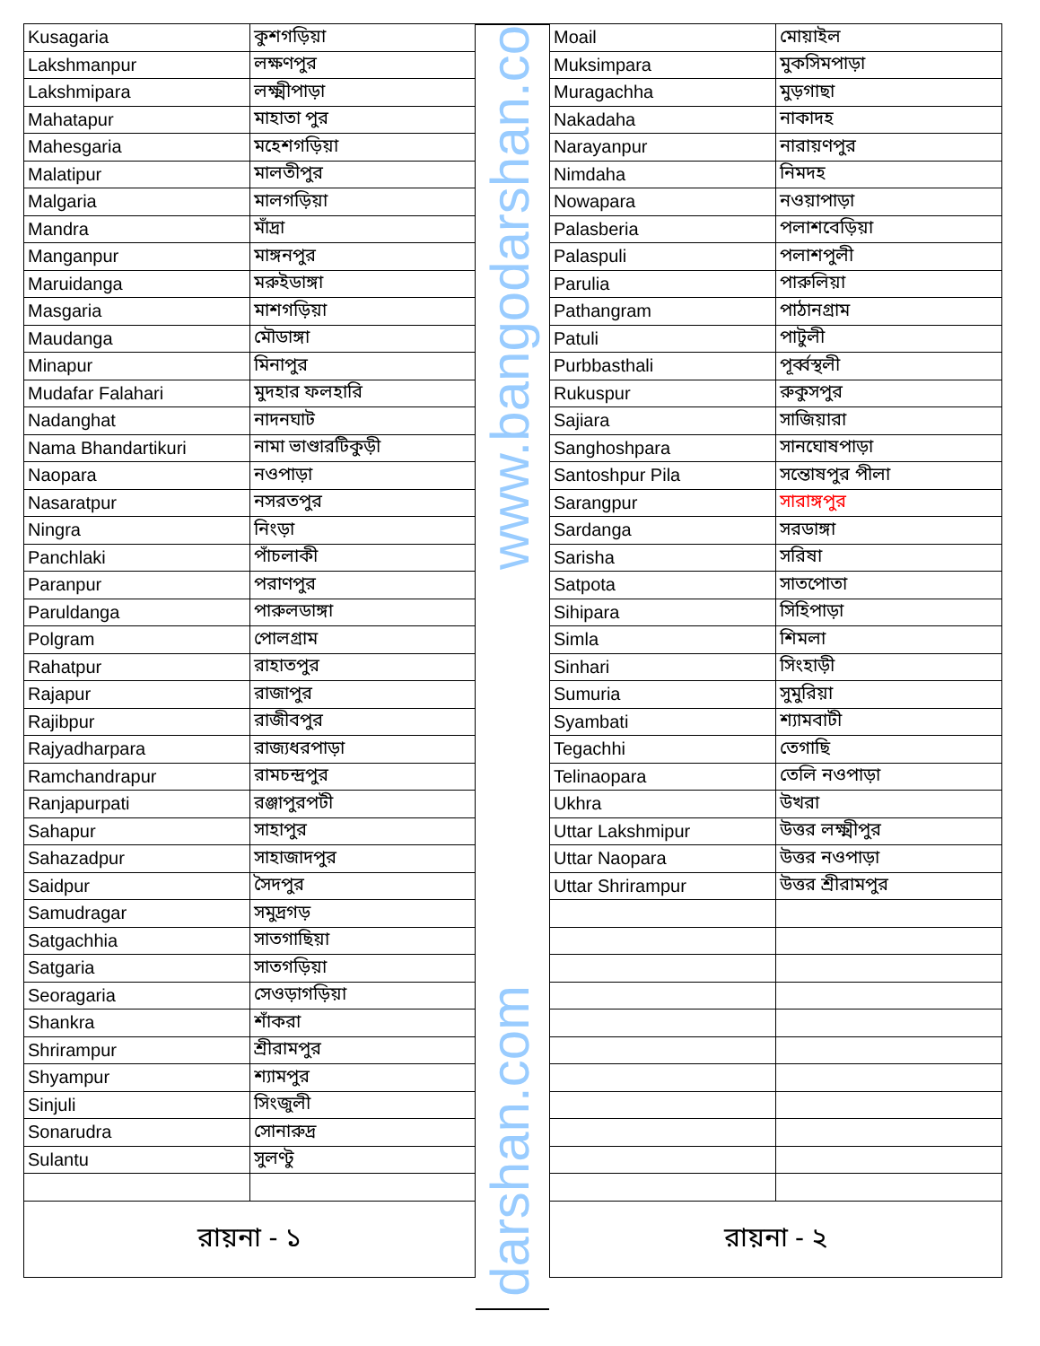| Kusagaria | কুশগড়িয়া |
| Lakshmanpur | লক্ষণপুর |
| Lakshmipara | লক্ষ্মীপাড়া |
| Mahatapur | মাহাতা পুর |
| Mahesgaria | মহেশগড়িয়া |
| Malatipur | মালতীপুর |
| Malgaria | মালগড়িয়া |
| Mandra | মাঁদ্রা |
| Manganpur | মাঙ্গনপুর |
| Maruidanga | মরুইডাঙ্গা |
| Masgaria | মাশগড়িয়া |
| Maudanga | মৌডাঙ্গা |
| Minapur | মিনাপুর |
| Mudafar Falahari | মুদহার ফলহারি |
| Nadanghat | নাদনঘাট |
| Nama Bhandartikuri | নামা ভাণ্ডারটিকুড়ী |
| Naopara | নওপাড়া |
| Nasaratpur | নসরতপুর |
| Ningra | নিংড়া |
| Panchlaki | পাঁচলাকী |
| Paranpur | পরাণপুর |
| Paruldanga | পারুলডাঙ্গা |
| Polgram | পোলগ্রাম |
| Rahatpur | রাহাতপুর |
| Rajapur | রাজাপুর |
| Rajibpur | রাজীবপুর |
| Rajyadharpara | রাজ্যধরপাড়া |
| Ramchandrapur | রামচন্দ্রপুর |
| Ranjapurpati | রঞ্জাপুরপটী |
| Sahapur | সাহাপুর |
| Sahazadpur | সাহাজাদপুর |
| Saidpur | সৈদপুর |
| Samudragar | সমুদ্রগড় |
| Satgachhia | সাতগাছিয়া |
| Satgaria | সাতগড়িয়া |
| Seoragaria | সেওড়াগড়িয়া |
| Shankra | শাঁকরা |
| Shrirampur | শ্রীরামপুর |
| Shyampur | শ্যামপুর |
| Sinjuli | সিংজুলী |
| Sonarudra | সোনারুদ্র |
| Sulantu | সুলণ্টু |
| রায়না - ১ | |
www.bangodarshan.co
darshan.com
| Moail | মোয়াইল |
| Muksimpara | মুকসিমপাড়া |
| Muragachha | মুড়গাছা |
| Nakadaha | নাকাদহ |
| Narayanpur | নারায়ণপুর |
| Nimdaha | নিমদহ |
| Nowapara | নওয়াপাড়া |
| Palasberia | পলাশবেড়িয়া |
| Palaspuli | পলাশপুলী |
| Parulia | পারুলিয়া |
| Pathangram | পাঠানগ্রাম |
| Patuli | পাটুলী |
| Purbbasthali | পূর্ব্বস্থলী |
| Rukuspur | রুকুসপুর |
| Sajiara | সাজিয়ারা |
| Sanghoshpara | সানঘোষপাড়া |
| Santoshpur Pila | সন্তোষপুর পীলা |
| Sarangpur | সারাঙ্গপুর |
| Sardanga | সরডাঙ্গা |
| Sarisha | সরিষা |
| Satpota | সাতপোতা |
| Sihipara | সিহিপাড়া |
| Simla | শিমলা |
| Sinhari | সিংহাড়ী |
| Sumuria | সুমুরিয়া |
| Syambati | শ্যামবাটী |
| Tegachhi | তেগাছি |
| Telinaopara | তেলি নওপাড়া |
| Ukhra | উখরা |
| Uttar Lakshmipur | উত্তর লক্ষ্মীপুর |
| Uttar Naopara | উত্তর নওপাড়া |
| Uttar Shrirampur | উত্তর শ্রীরামপুর |
| রায়না - ২ | |